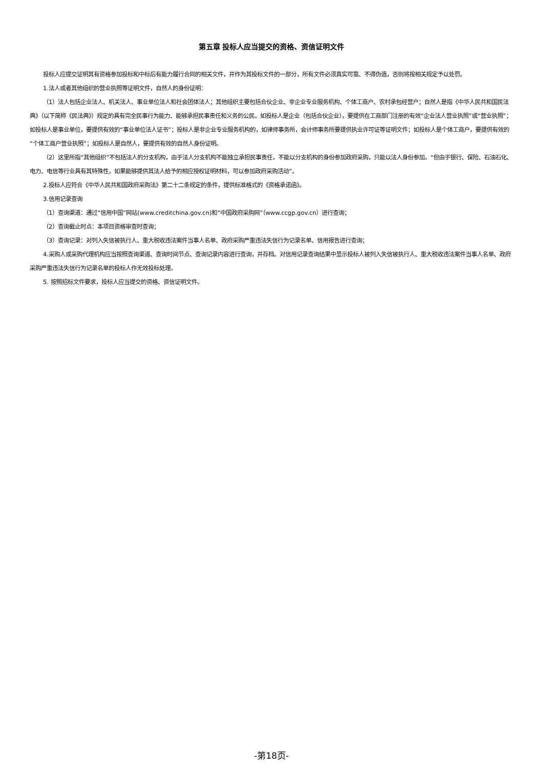第五章 投标人应当提交的资格、资信证明文件
投标人应提交证明其有资格参加投标和中标后有能力履行合同的相关文件，并作为其投标文件的一部分，所有文件必须真实可靠、不得伪造，否则将按相关规定予以处罚。
1.法人或者其他组织的营业执照等证明文件，自然人的身份证明：
（1）法人包括企业法人、机关法人、事业单位法人和社会团体法人；其他组织主要包括合伙企业、非企业专业服务机构、个体工商户、农村承包经营户；自然人是指《中华人民共和国民法典》（以下简称《民法典》）规定的具有完全民事行为能力、能够承担民事责任和义务的公民。如投标人是企业（包括合伙企业），要提供在工商部门注册的有效“企业法人营业执照”或“营业执照”；如投标人是事业单位，要提供有效的“事业单位法人证书”；投标人是非企业专业服务机构的，如律师事务所，会计师事务所要提供执业许可证等证明文件；如投标人是个体工商户，要提供有效的“个体工商户营业执照”；如投标人是自然人，要提供有效的自然人身份证明。
（2）这里所指“其他组织”不包括法人的分支机构，由于法人分支机构不能独立承担民事责任，不能以分支机构的身份参加政府采购，只能以法人身份参加。“但由于银行、保险、石油石化、电力、电信等行业具有其特殊性，如果能够提供其法人给予的相应授权证明材料，可以参加政府采购活动”。
2.投标人应符合《中华人民共和国政府采购法》第二十二条规定的条件，提供标准格式的《资格承诺函》。
3.信用记录查询
（1）查询渠道：通过“信用中国”网站(www.creditchina.gov.cn)和“中国政府采购网”（www.ccgp.gov.cn）进行查询；
（2）查询截止时点：本项目资格审查时查询；
（3）查询记录：对列入失信被执行人、重大税收违法案件当事人名单、政府采购严重违法失信行为记录名单、信用报告进行查询；
4.采购人或采购代理机构应当按照查询渠道、查询时间节点、查询记录内容进行查询，并存档。对信用记录查询结果中显示投标人被列入失信被执行人、重大税收违法案件当事人名单、政府采购严重违法失信行为记录名单的投标人作无效投标处理。
5. 按照招标文件要求，投标人应当提交的资格、资信证明文件。
-第18页-